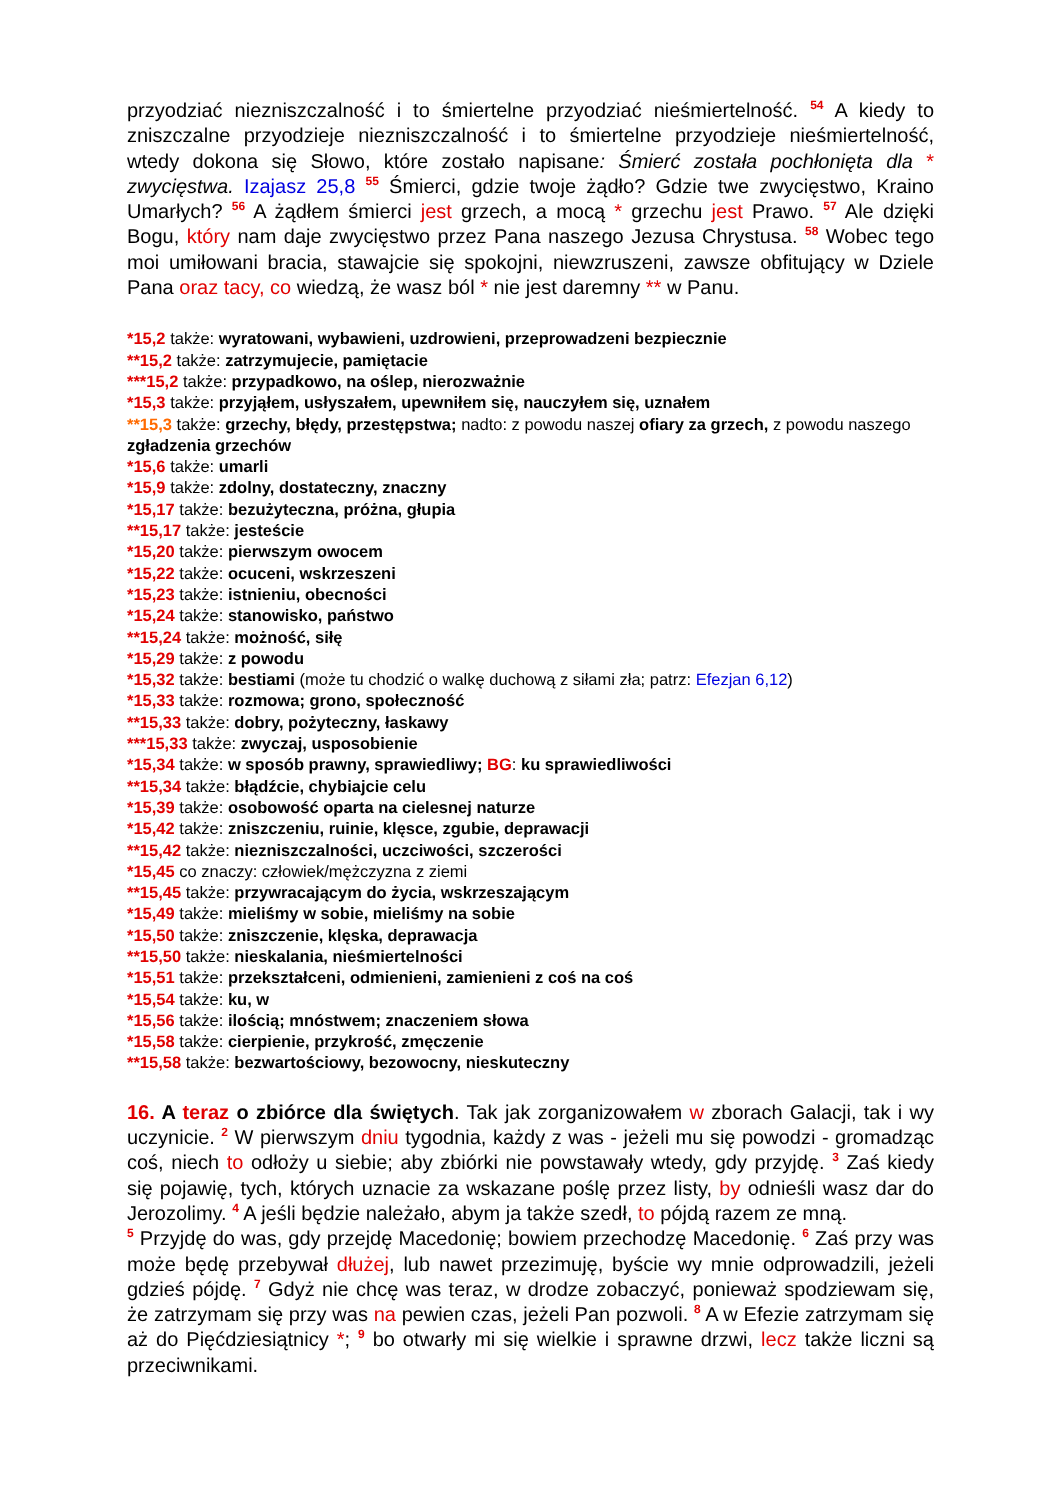przyodziać niezniszczalność i to śmiertelne przyodziać nieśmiertelność. <sup>54</sup> A kiedy to zniszczalne przyodzieje niezniszczalność i to śmiertelne przyodzieje nieśmiertelność, wtedy dokona się Słowo, które zostało napisane: Śmierć została pochłonięta dla * zwycięstwa. Izajasz 25,8 <sup>55</sup> Śmierci, gdzie twoje żądło? Gdzie twe zwycięstwo, Kraino Umarłych? <sup>56</sup> A żądłem śmierci jest grzech, a mocą * grzechu jest Prawo. <sup>57</sup> Ale dzięki Bogu, który nam daje zwycięstwo przez Pana naszego Jezusa Chrystusa. <sup>58</sup> Wobec tego moi umiłowani bracia, stawajcie się spokojni, niewzruszeni, zawsze obfitujący w Dziele Pana oraz tacy, co wiedzą, że wasz ból * nie jest daremny ** w Panu.
*15,2 także: wyratowani, wybawieni, uzdrowieni, przeprowadzeni bezpiecznie
**15,2 także: zatrzymujecie, pamiętacie
***15,2 także: przypadkowo, na oślep, nierozważnie
*15,3 także: przyjąłem, usłyszałem, upewniłem się, nauczyłem się, uznałem
**15,3 także: grzechy, błędy, przestępstwa; nadto: z powodu naszej ofiary za grzech, z powodu naszego zgładzenia grzechów
*15,6 także: umarli
*15,9 także: zdolny, dostateczny, znaczny
*15,17 także: bezużyteczna, próżna, głupia
**15,17 także: jesteście
*15,20 także: pierwszym owocem
*15,22 także: ocuceni, wskrzeszeni
*15,23 także: istnieniu, obecności
*15,24 także: stanowisko, państwo
**15,24 także: możność, siłę
*15,29 także: z powodu
*15,32 także: bestiami (może tu chodzić o walkę duchową z siłami zła; patrz: Efezjan 6,12)
*15,33 także: rozmowa; grono, społeczność
**15,33 także: dobry, pożyteczny, łaskawy
***15,33 także: zwyczaj, usposobienie
*15,34 także: w sposób prawny, sprawiedliwy; BG: ku sprawiedliwości
**15,34 także: błądźcie, chybiajcie celu
*15,39 także: osobowość oparta na cielesnej naturze
*15,42 także: zniszczeniu, ruinie, klęsce, zgubie, deprawacji
**15,42 także: niezniszczalności, uczciwości, szczerości
*15,45 co znaczy: człowiek/mężczyzna z ziemi
**15,45 także: przywracającym do życia, wskrzeszającym
*15,49 także: mieliśmy w sobie, mieliśmy na sobie
*15,50 także: zniszczenie, klęska, deprawacja
**15,50 także: nieskalania, nieśmiertelności
*15,51 także: przekształceni, odmienieni, zamienieni z coś na coś
*15,54 także: ku, w
*15,56 także: ilością; mnóstwem; znaczeniem słowa
*15,58 także: cierpienie, przykrość, zmęczenie
**15,58 także: bezwartościowy, bezowocny, nieskuteczny
16. A teraz o zbiórce dla świętych. Tak jak zorganizowałem w zborach Galacji, tak i wy uczynicie. <sup>2</sup> W pierwszym dniu tygodnia, każdy z was - jeżeli mu się powodzi - gromadząc coś, niech to odłoży u siebie; aby zbiórki nie powstawały wtedy, gdy przyjdę. <sup>3</sup> Zaś kiedy się pojawię, tych, których uznacie za wskazane poślę przez listy, by odnieśli wasz dar do Jerozolimy. <sup>4</sup> A jeśli będzie należało, abym ja także szedł, to pójdą razem ze mną.
<sup>5</sup> Przyjdę do was, gdy przejdę Macedonię; bowiem przechodzę Macedonię. <sup>6</sup> Zaś przy was może będę przebywał dłużej, lub nawet przezimuję, byście wy mnie odprowadzili, jeżeli gdzieś pójdę. <sup>7</sup> Gdyż nie chcę was teraz, w drodze zobaczyć, ponieważ spodziewam się, że zatrzymam się przy was na pewien czas, jeżeli Pan pozwoli. <sup>8</sup> A w Efezie zatrzymam się aż do Pięćdziesiątnicy *; <sup>9</sup> bo otwarły mi się wielkie i sprawne drzwi, lecz także liczni są przeciwnikami.